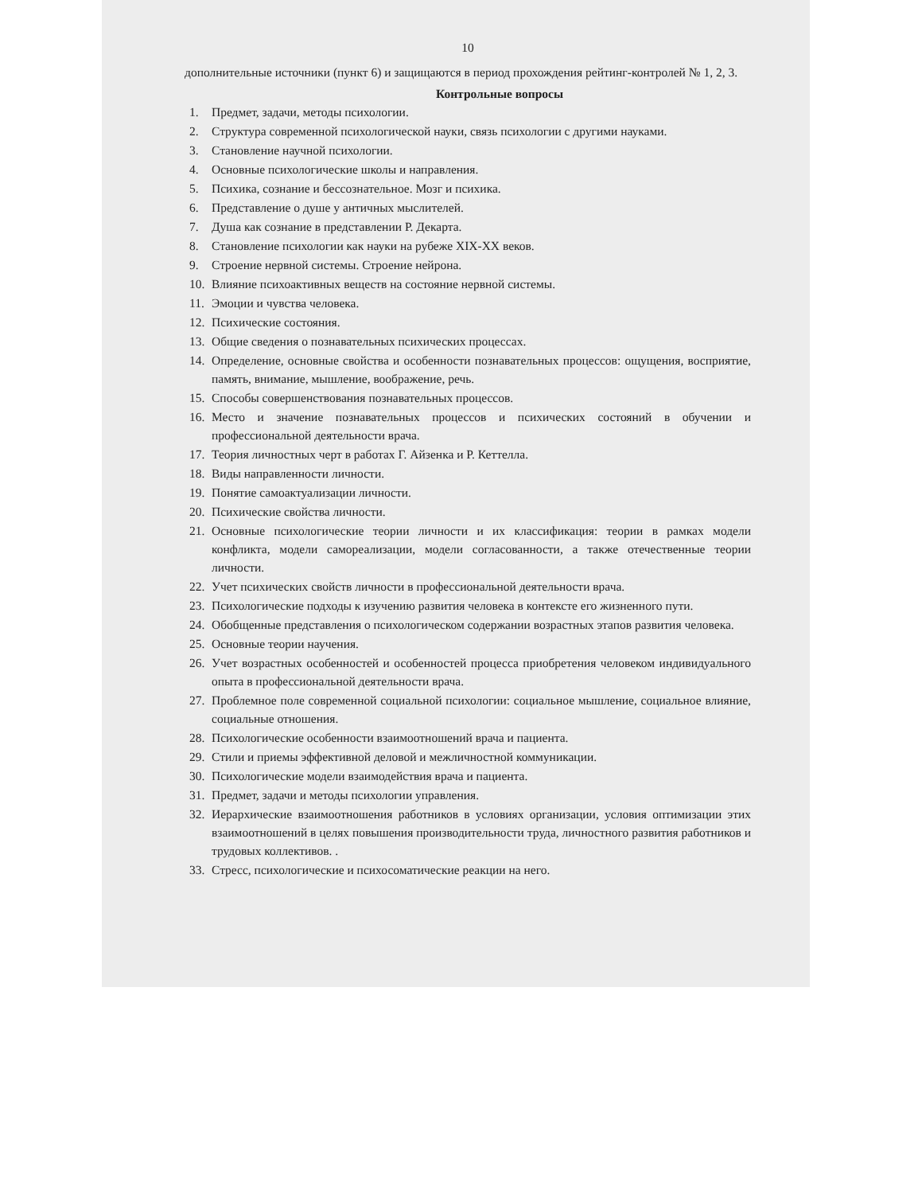10
дополнительные источники (пункт 6) и защищаются в период прохождения рейтинг-контролей № 1, 2, 3.
Контрольные вопросы
1. Предмет, задачи, методы психологии.
2. Структура современной психологической науки, связь психологии с другими науками.
3. Становление научной психологии.
4. Основные психологические школы и направления.
5. Психика, сознание и бессознательное. Мозг и психика.
6. Представление о душе у античных мыслителей.
7. Душа как сознание в представлении Р. Декарта.
8. Становление психологии как науки на рубеже XIX-XX веков.
9. Строение нервной системы. Строение нейрона.
10. Влияние психоактивных веществ на состояние нервной системы.
11. Эмоции и чувства человека.
12. Психические состояния.
13. Общие сведения о познавательных психических процессах.
14. Определение, основные свойства и особенности познавательных процессов: ощущения, восприятие, память, внимание, мышление, воображение, речь.
15. Способы совершенствования познавательных процессов.
16. Место и значение познавательных процессов и психических состояний в обучении и профессиональной деятельности врача.
17. Теория личностных черт в работах Г. Айзенка и Р. Кеттелла.
18. Виды направленности личности.
19. Понятие самоактуализации личности.
20. Психические свойства личности.
21. Основные психологические теории личности и их классификация: теории в рамках модели конфликта, модели самореализации, модели согласованности, а также отечественные теории личности.
22. Учет психических свойств личности в профессиональной деятельности врача.
23. Психологические подходы к изучению развития человека в контексте его жизненного пути.
24. Обобщенные представления о психологическом содержании возрастных этапов развития человека.
25. Основные теории научения.
26. Учет возрастных особенностей и особенностей процесса приобретения человеком индивидуального опыта в профессиональной деятельности врача.
27. Проблемное поле современной социальной психологии: социальное мышление, социальное влияние, социальные отношения.
28. Психологические особенности взаимоотношений врача и пациента.
29. Стили и приемы эффективной деловой и межличностной коммуникации.
30. Психологические модели взаимодействия врача и пациента.
31. Предмет, задачи и методы психологии управления.
32. Иерархические взаимоотношения работников в условиях организации, условия оптимизации этих взаимоотношений в целях повышения производительности труда, личностного развития работников и трудовых коллективов. .
33. Стресс, психологические и психосоматические реакции на него.